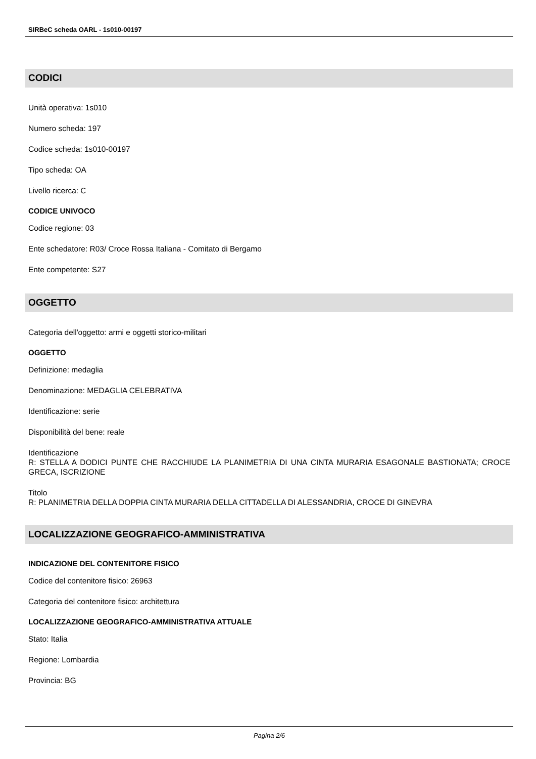SIRBeC scheda OARL - 1s010-00197
CODICI
Unità operativa: 1s010
Numero scheda: 197
Codice scheda: 1s010-00197
Tipo scheda: OA
Livello ricerca: C
CODICE UNIVOCO
Codice regione: 03
Ente schedatore: R03/ Croce Rossa Italiana - Comitato di Bergamo
Ente competente: S27
OGGETTO
Categoria dell'oggetto: armi e oggetti storico-militari
OGGETTO
Definizione: medaglia
Denominazione: MEDAGLIA CELEBRATIVA
Identificazione: serie
Disponibilità del bene: reale
Identificazione
R: STELLA A DODICI PUNTE CHE RACCHIUDE LA PLANIMETRIA DI UNA CINTA MURARIA ESAGONALE BASTIONATA; CROCE GRECA, ISCRIZIONE
Titolo
R: PLANIMETRIA DELLA DOPPIA CINTA MURARIA DELLA CITTADELLA DI ALESSANDRIA, CROCE DI GINEVRA
LOCALIZZAZIONE GEOGRAFICO-AMMINISTRATIVA
INDICAZIONE DEL CONTENITORE FISICO
Codice del contenitore fisico: 26963
Categoria del contenitore fisico: architettura
LOCALIZZAZIONE GEOGRAFICO-AMMINISTRATIVA ATTUALE
Stato: Italia
Regione: Lombardia
Provincia: BG
Pagina 2/6